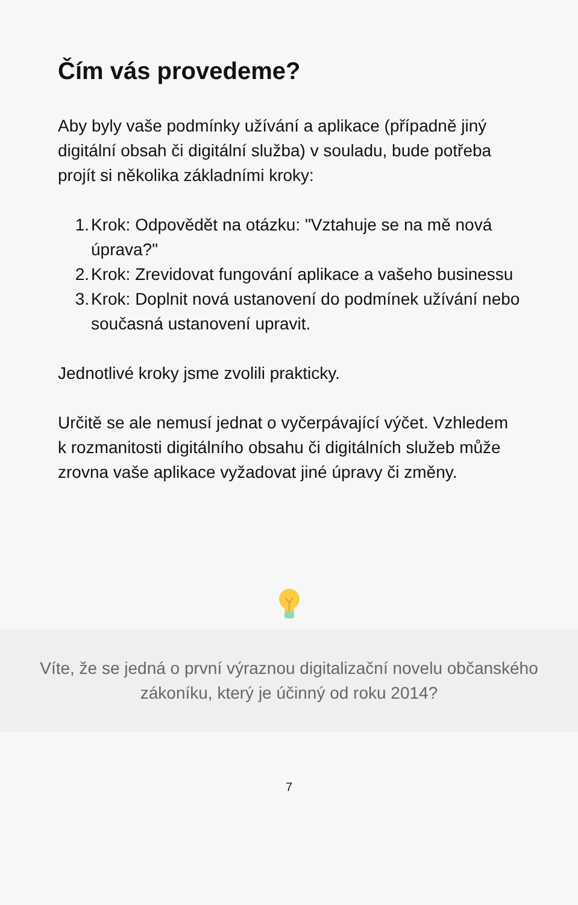Čím vás provedeme?
Aby byly vaše podmínky užívání a aplikace (případně jiný digitální obsah či digitální služba) v souladu, bude potřeba projít si několika základními kroky:
1. Krok: Odpovědět na otázku: "Vztahuje se na mě nová úprava?"
2. Krok: Zrevidovat fungování aplikace a vašeho businessu
3. Krok: Doplnit nová ustanovení do podmínek užívání nebo současná ustanovení upravit.
Jednotlivé kroky jsme zvolili prakticky.
Určitě se ale nemusí jednat o vyčerpávající výčet. Vzhledem k rozmanitosti digitálního obsahu či digitálních služeb může zrovna vaše aplikace vyžadovat jiné úpravy či změny.
Víte, že se jedná o první výraznou digitalizační novelu občanského zákoníku, který je účinný od roku 2014?
7